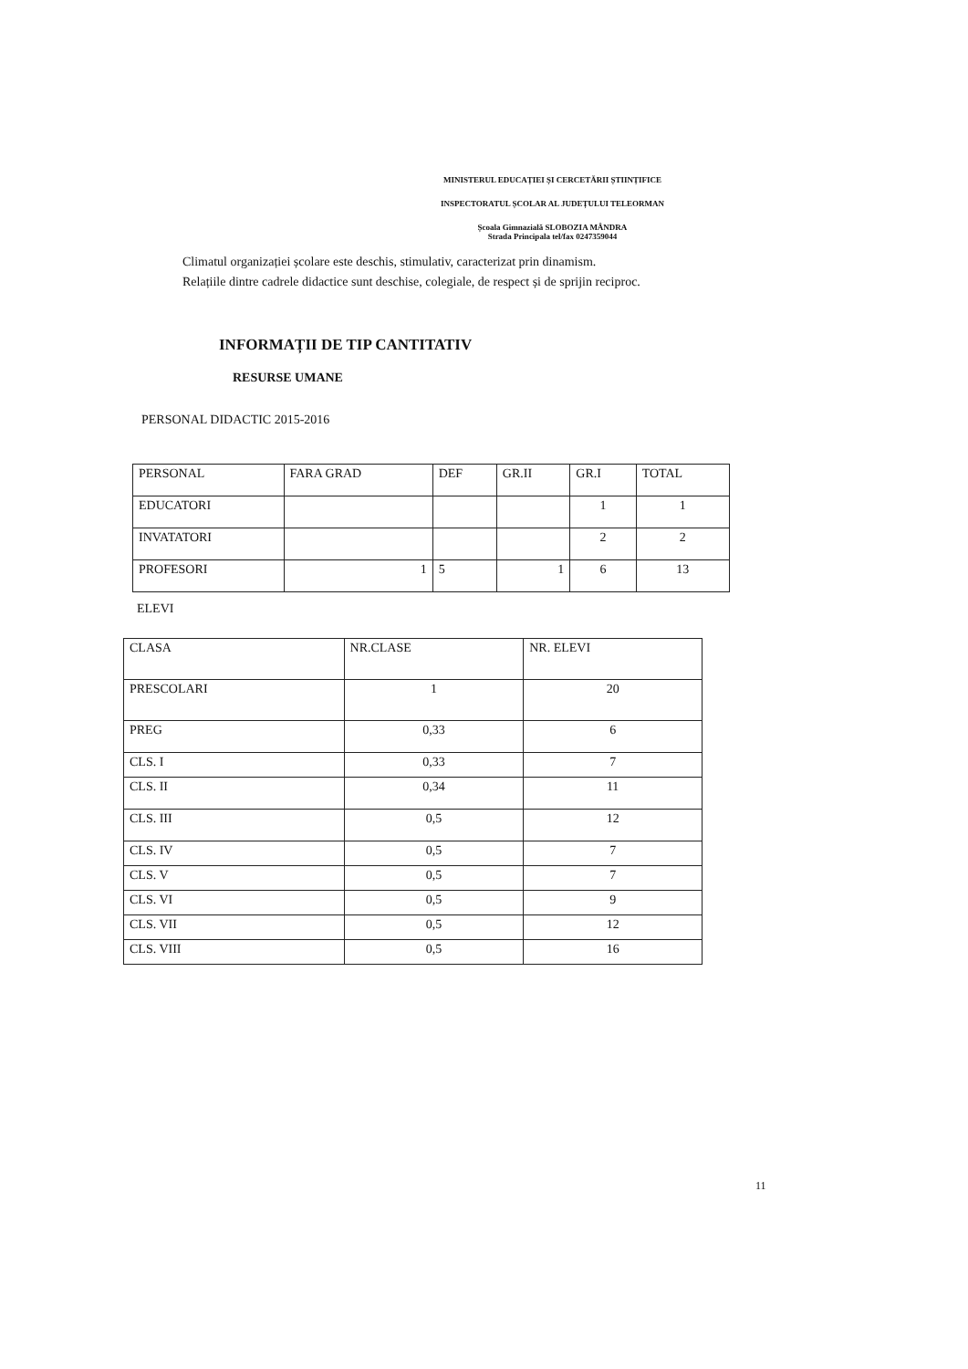MINISTERUL EDUCAȚIEI ȘI CERCETĂRII ȘTIINȚIFICE
INSPECTORATUL ȘCOLAR AL JUDEȚULUI TELEORMAN
Școala Gimnazială SLOBOZIA MÂNDRA
Strada Principala tel/fax 0247359044
Climatul organizației școlare este deschis, stimulativ, caracterizat prin dinamism.
Relațiile dintre cadrele didactice sunt deschise, colegiale, de respect și de sprijin reciproc.
INFORMAȚII DE TIP CANTITATIV
RESURSE UMANE
PERSONAL DIDACTIC 2015-2016
| PERSONAL | FARA GRAD | DEF | GR.II | GR.I | TOTAL |
| EDUCATORI | | | | 1 | 1 |
| INVATATORI | | | | 2 | 2 |
| PROFESORI | 1 | 5 | 1 | 6 | 13 |
ELEVI
| CLASA | NR.CLASE | NR. ELEVI |
| PRESCOLARI | 1 | 20 |
| PREG | 0,33 | 6 |
| CLS. I | 0,33 | 7 |
| CLS. II | 0,34 | 11 |
| CLS. III | 0,5 | 12 |
| CLS. IV | 0,5 | 7 |
| CLS. V | 0,5 | 7 |
| CLS. VI | 0,5 | 9 |
| CLS. VII | 0,5 | 12 |
| CLS. VIII | 0,5 | 16 |
11